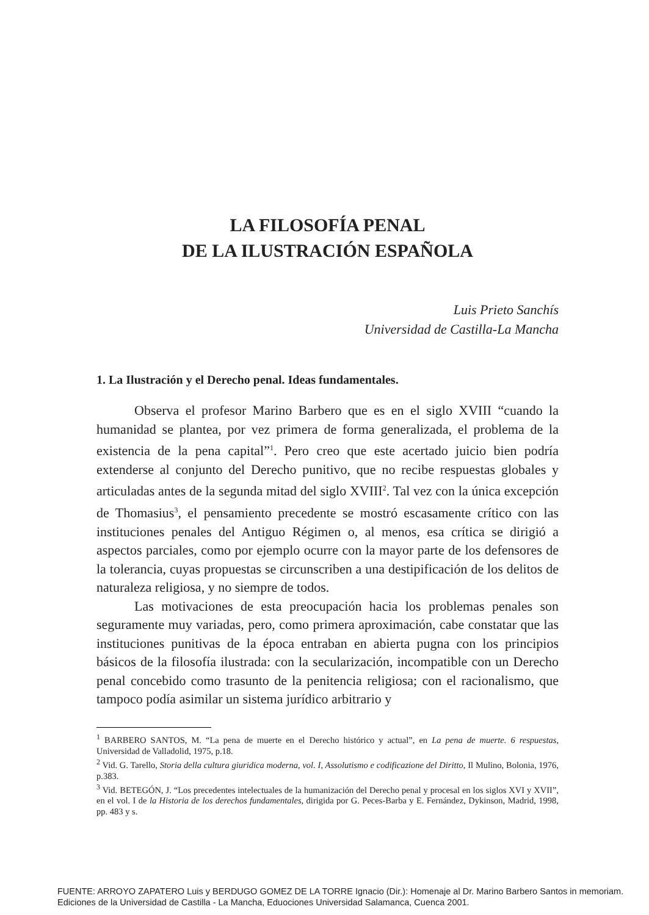LA FILOSOFÍA PENAL
DE LA ILUSTRACIÓN ESPAÑOLA
Luis Prieto Sanchís
Universidad de Castilla-La Mancha
1. La Ilustración y el Derecho penal. Ideas fundamentales.
Observa el profesor Marino Barbero que es en el siglo XVIII “cuando la humanidad se plantea, por vez primera de forma generalizada, el problema de la existencia de la pena capital”<sup>1</sup>. Pero creo que este acertado juicio bien podría extenderse al conjunto del Derecho punitivo, que no recibe respuestas globales y articuladas antes de la segunda mitad del siglo XVIII<sup>2</sup>. Tal vez con la única excepción de Thomasius<sup>3</sup>, el pensamiento precedente se mostró escasamente crítico con las instituciones penales del Antiguo Régimen o, al menos, esa crítica se dirigió a aspectos parciales, como por ejemplo ocurre con la mayor parte de los defensores de la tolerancia, cuyas propuestas se circunscriben a una destipificación de los delitos de naturaleza religiosa, y no siempre de todos.
Las motivaciones de esta preocupación hacia los problemas penales son seguramente muy variadas, pero, como primera aproximación, cabe constatar que las instituciones punitivas de la época entraban en abierta pugna con los principios básicos de la filosofía ilustrada: con la secularización, incompatible con un Derecho penal concebido como trasunto de la penitencia religiosa; con el racionalismo, que tampoco podía asimilar un sistema jurídico arbitrario y
<sup>1</sup> BARBERO SANTOS, M. “La pena de muerte en el Derecho histórico y actual”, en La pena de muerte. 6 respuestas, Universidad de Valladolid, 1975, p.18.
<sup>2</sup> Vid. G. Tarello, Storia della cultura giuridica moderna, vol. I, Assolutismo e codificazione del Diritto, Il Mulino, Bolonia, 1976, p.383.
<sup>3</sup> Vid. BETEGÓN, J. “Los precedentes intelectuales de la humanización del Derecho penal y procesal en los siglos XVI y XVII”, en el vol. I de la Historia de los derechos fundamentales, dirigida por G. Peces-Barba y E. Fernández, Dykinson, Madrid, 1998, pp. 483 y s.
FUENTE: ARROYO ZAPATERO Luis y BERDUGO GOMEZ DE LA TORRE Ignacio (Dir.): Homenaje al Dr. Marino Barbero Santos in memoriam.
Ediciones de la Universidad de Castilla - La Mancha, Eduociones Universidad Salamanca, Cuenca 2001.